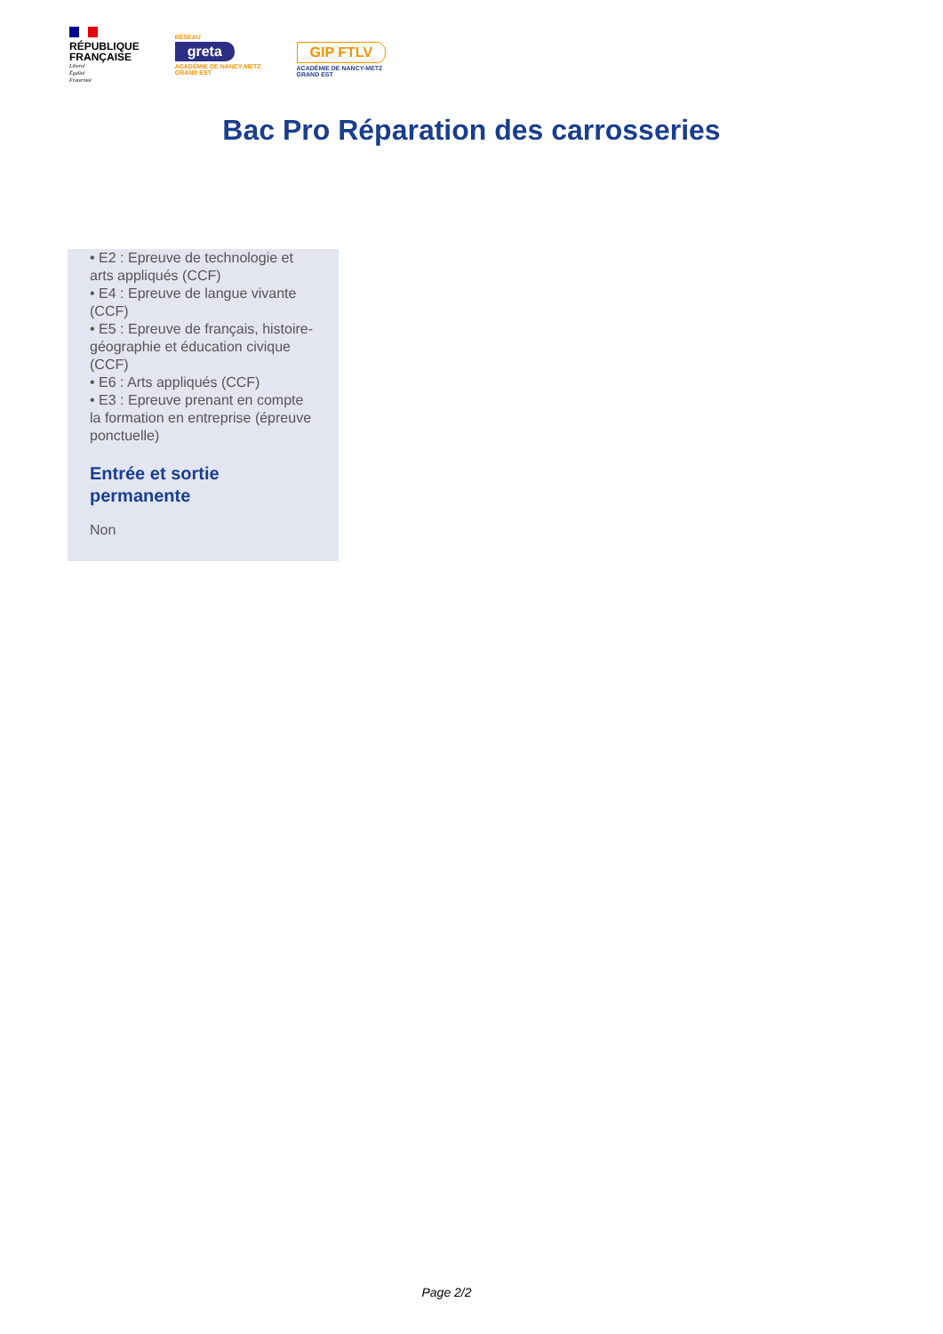RÉPUBLIQUE
FRANÇAISE
Liberté
Égalité
Fraternité
RÉSEAU
greta
ACADÉMIE DE NANCY-METZ
GRAND EST
GIP FTLV
ACADÉMIE DE NANCY-METZ
GRAND EST
Bac Pro Réparation des carrosseries
• E2 : Epreuve de technologie et arts appliqués (CCF)
• E4 : Epreuve de langue vivante (CCF)
• E5 : Epreuve de français, histoire-géographie et éducation civique (CCF)
• E6 : Arts appliqués (CCF)
• E3 : Epreuve prenant en compte la formation en entreprise (épreuve ponctuelle)
Entrée et sortie permanente
Non
Page 2/2